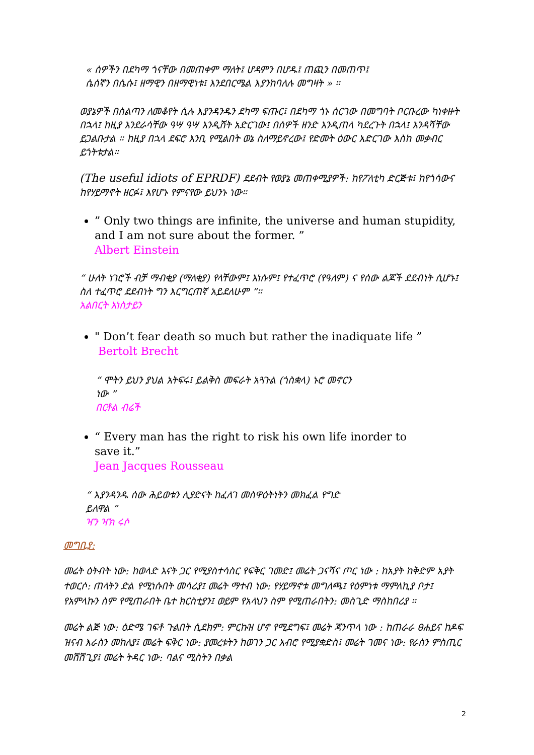« ሰዎችን በደካማ ጎናቸው በመጠቀም ማለት፤ ሆዳምን በሆዱ፤ ጠጪን በመጠጥ፤
ሴሰኛን በሴሱ፤ ዘማዊን በዘማዊነቱ፤ እንደበርሜል እያንከባለሉ መግዛት » ።
ወያኔዎች በስልጣን ለመቆየት ሲሉ እያንዳንዱን ደካማ ፍጡር፤ በደካማ ጎኑ ሰርገው በመግባት ቦርቡረው ካነቀዙት በኋላ፤ ከዚያ እንደራሳቸው ዓሣ ዓሣ እንዲሸት አድርገው፤ በሰዎች ዘንድ እንዲጠላ ካደረጉት በኋላ፤ እንዳሻቸው ይጋልቡታል ። ከዚያ በኋላ ደፍሮ እንቢ የሚልበት ወኔ ስለማይኖረው፤ የድመት ዕውር አድርገው እስከ መቃብር ይጎትቱታል።
(The useful idiots of EPRDF) ደደብት የወያኔ መጠቀሚያዎች: ከየፖለቲካ ድርጅቱ፤ ከየጎሳውና ከየሃይማኖት ዘርፉ፤ እየሆኑ የምናየው ይህንኑ ነው።
” Only two things are infinite, the universe and human stupidity, and I am not sure about the former. ”
Albert Einstein
“ ሁለት ነገሮች ብቻ ማብቂያ (ማለቂያ) የላቸውም፤ እነሱም፤ የተፈጥሮ (የዓለም) ና የሰው ልጆች ደደብነት ሲሆኑ፤ ስለ ተፈጥሮ ደደብነት ግን እርግርጠኛ አይደለሁም ”።
አልበርት አነስታይን
" Don’t fear death so much but rather the inadiquate life ”
Bertolt Brecht
“ ሞትን ይህን ያህል አትፍሩ፤ ይልቅስ መፍራት አጓጉል (ጎስቋላ) ኑሮ መኖርን
ነው ”
በርቶል ብሬች
“ Every man has the right to risk his own life inorder to save it.”
Jean Jacques Rousseau
“ እያንዳንዱ ሰው ሕይወቱን ሊያድናት ከፈለገ መስዋዕትነትን መክፈል የግድ
ይለዋል ”
ዣን ዣክ ሩሶ
መግቢያ:
መሬት ዕትብት ነው: ከወላድ እናት ጋር የሚያስተሳስር የፍቅር ገመድ፤ መሬት ጋናሻና ጦር ነው : ከአያት ከቅድም አያት ተወርሶ: ጠላትን ድል የሚነሱበት መሳሪያ፤ መሬት ማተብ ነው: የሃይማኖቱ መግለጫ፤ የዕምነቱ ማምለኪያ ቦታ፤ የአምላኩን ስም የሚጠራበት ቤተ ክርስቲያን፤ ወይም የአላህን ስም የሚጠራበትን: መስጊድ ማስከበሪያ ።
መሬት ልጅ ነው: ዕድሜ ገፍቶ ጉልበት ሲደክም: ምርኩዝ ሆኖ የሚደግፍ፤ መሬት ጃንጥላ ነው : ከጠራራ ፀሐይና ከዶፍ ዝናብ እራስን መከለያ፤ መሬት ፍቅር ነው: ያመረቱትን ከወገን ጋር አብሮ የሚያቋድስ፤ መሬት ገመና ነው: የራስን ምስጢር መሸሸጊያ፤ መሬት ትዳር ነው: ባልና ሚስትን በቃል
2